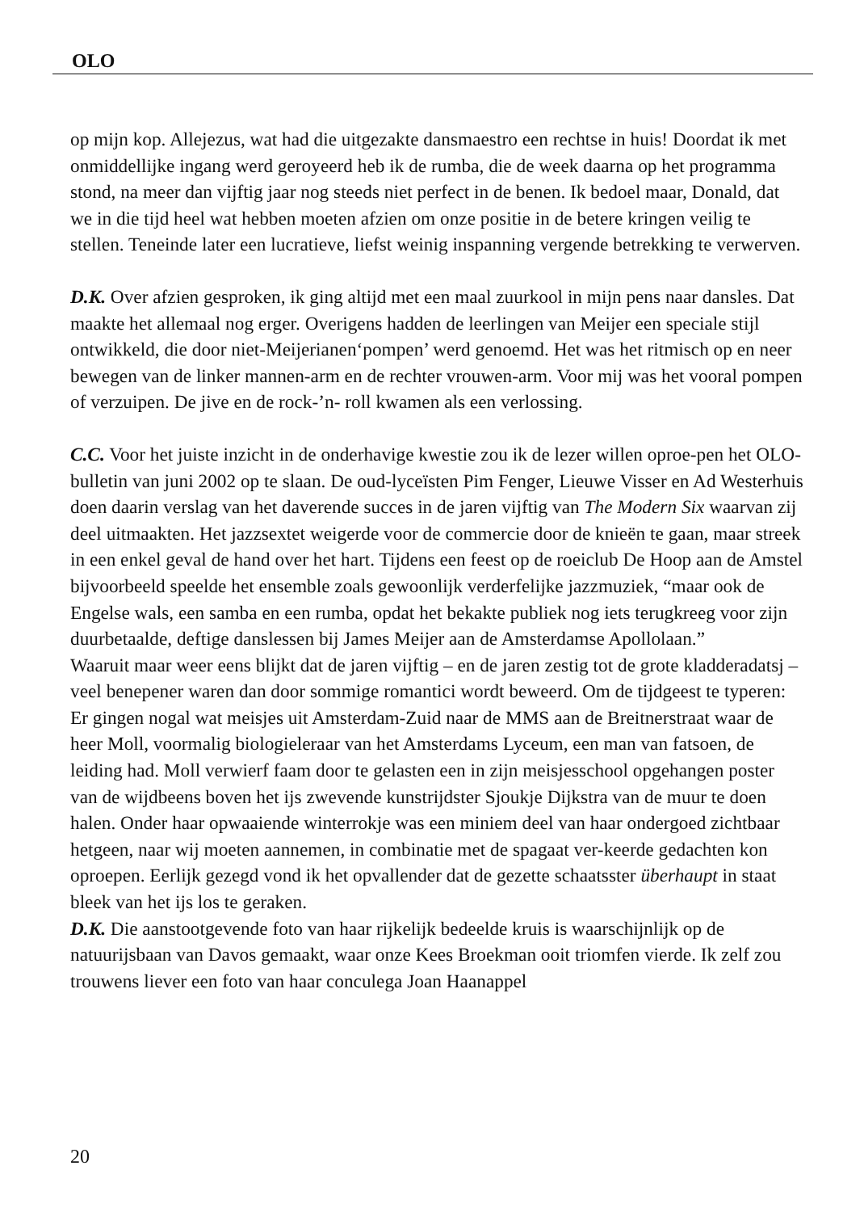OLO
op mijn kop. Allejezus, wat had die uitgezakte dansmaestro een rechtse in huis! Doordat ik met onmiddellijke ingang werd geroyeerd heb ik de rumba, die de week daarna op het programma stond, na meer dan vijftig jaar nog steeds niet perfect in de benen. Ik bedoel maar, Donald, dat we in die tijd heel wat hebben moeten afzien om onze positie in de betere kringen veilig te stellen. Teneinde later een lucratieve, liefst weinig inspanning vergende betrekking te verwerven.
D.K. Over afzien gesproken, ik ging altijd met een maal zuurkool in mijn pens naar dansles. Dat maakte het allemaal nog erger. Overigens hadden de leerlingen van Meijer een speciale stijl ontwikkeld, die door niet-Meijerianen‘pompen’ werd genoemd. Het was het ritmisch op en neer bewegen van de linker mannen-arm en de rechter vrouwen-arm. Voor mij was het vooral pompen of verzuipen. De jive en de rock-’n- roll kwamen als een verlossing.
C.C. Voor het juiste inzicht in de onderhavige kwestie zou ik de lezer willen oproe-pen het OLO-bulletin van juni 2002 op te slaan. De oud-lyceïsten Pim Fenger, Lieuwe Visser en Ad Westerhuis doen daarin verslag van het daverende succes in de jaren vijftig van The Modern Six waarvan zij deel uitmaakten. Het jazzsextet weigerde voor de commercie door de knieën te gaan, maar streek in een enkel geval de hand over het hart. Tijdens een feest op de roeiclub De Hoop aan de Amstel bijvoorbeeld speelde het ensemble zoals gewoonlijk verderfelijke jazzmuziek, “maar ook de Engelse wals, een samba en een rumba, opdat het bekakte publiek nog iets terugkreeg voor zijn duurbetaalde, deftige danslessen bij James Meijer aan de Amsterdamse Apollolaan.”
Waaruit maar weer eens blijkt dat de jaren vijftig – en de jaren zestig tot de grote kladderadatsj – veel benepener waren dan door sommige romantici wordt beweerd. Om de tijdgeest te typeren: Er gingen nogal wat meisjes uit Amsterdam-Zuid naar de MMS aan de Breitnerstraat waar de heer Moll, voormalig biologieleraar van het Amsterdams Lyceum, een man van fatsoen, de leiding had. Moll verwierf faam door te gelasten een in zijn meisjesschool opgehangen poster van de wijdbeens boven het ijs zwevende kunstrijdster Sjoukje Dijkstra van de muur te doen halen. Onder haar opwaaiende winterrokje was een miniem deel van haar ondergoed zichtbaar hetgeen, naar wij moeten aannemen, in combinatie met de spagaat ver-keerde gedachten kon oproepen. Eerlijk gezegd vond ik het opvallender dat de gezette schaatsster überhaupt in staat bleek van het ijs los te geraken.
D.K. Die aanstootgevende foto van haar rijkelijk bedeelde kruis is waarschijnlijk op de natuurijsbaan van Davos gemaakt, waar onze Kees Broekman ooit triomfen vierde. Ik zelf zou trouwens liever een foto van haar conculega Joan Haanappel
20